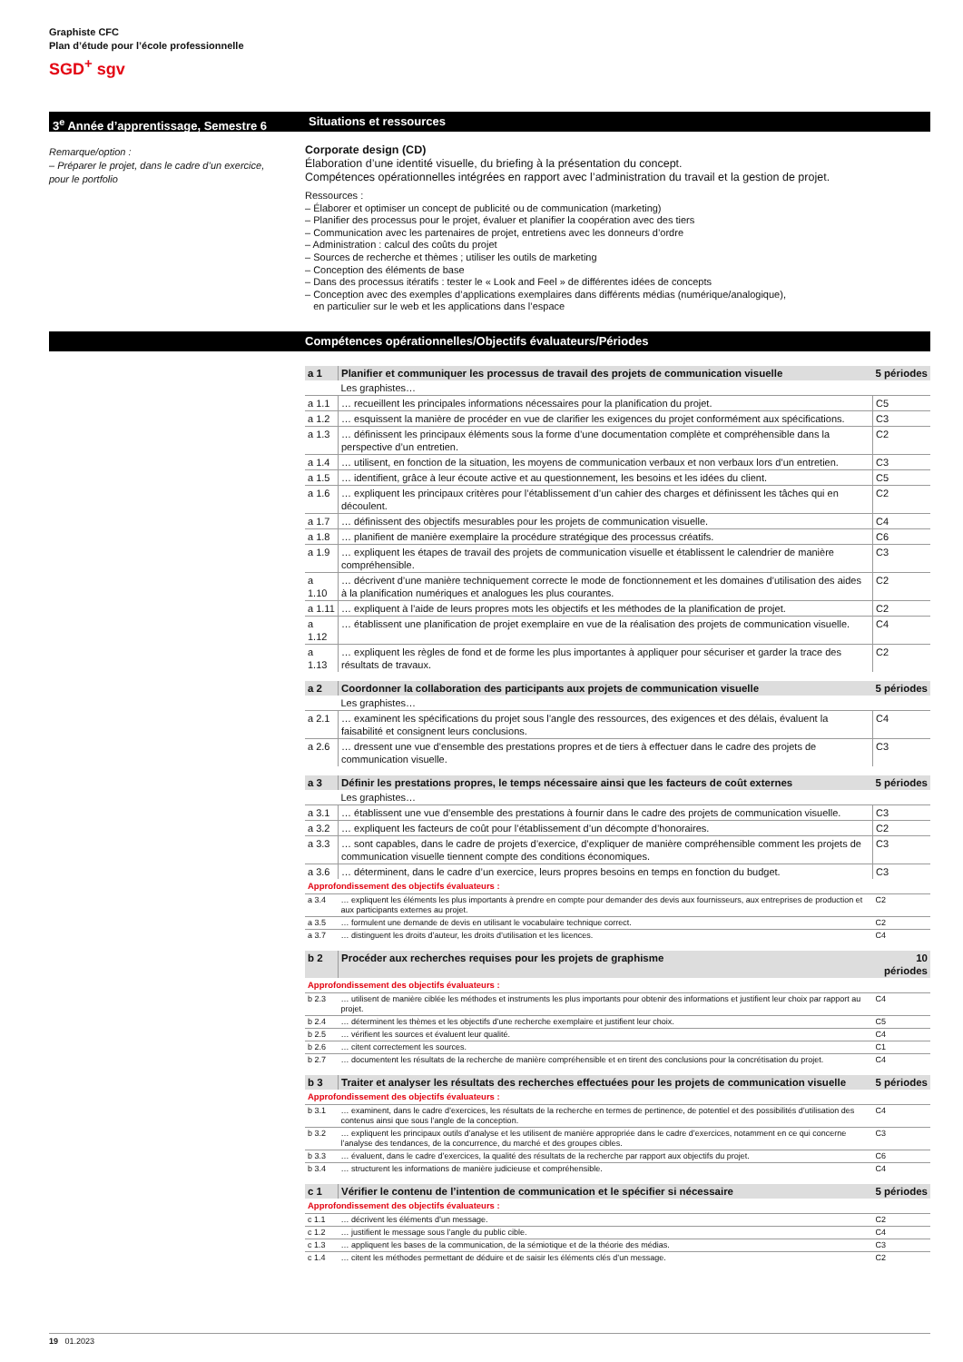Graphiste CFC
Plan d’étude pour l’école professionnelle
SGD<sup>+</sup> sgv
3<sup>e</sup> Année d’apprentissage, Semestre 6 Situations et ressources
Remarque/option :
– Préparer le projet, dans le cadre d’un exercice, pour le portfolio
Corporate design (CD)
Élaboration d’une identité visuelle, du briefing à la présentation du concept.
Compétences opérationnelles intégrées en rapport avec l’administration du travail et la gestion de projet.
Ressources :
– Élaborer et optimiser un concept de publicité ou de communication (marketing)
– Planifier des processus pour le projet, évaluer et planifier la coopération avec des tiers
– Communication avec les partenaires de projet, entretiens avec les donneurs d’ordre
– Administration : calcul des coûts du projet
– Sources de recherche et thèmes ; utiliser les outils de marketing
– Conception des éléments de base
– Dans des processus itératifs : tester le « Look and Feel » de différentes idées de concepts
– Conception avec des exemples d’applications exemplaires dans différents médias (numérique/analogique),
en particulier sur le web et les applications dans l’espace
Compétences opérationnelles/Objectifs évaluateurs/Périodes
| a 1 | Planifier et communiquer les processus de travail des projets de communication visuelle | 5 périodes |
| | Les graphistes… | |
| a 1.1 | … recueillent les principales informations nécessaires pour la planification du projet. | C5 |
| a 1.2 | … esquissent la manière de procéder en vue de clarifier les exigences du projet conformément aux spécifications. | C3 |
| a 1.3 | … définissent les principaux éléments sous la forme d’une documentation complète et compréhensible dans la perspective d’un entretien. | C2 |
| a 1.4 | … utilisent, en fonction de la situation, les moyens de communication verbaux et non verbaux lors d’un entretien. | C3 |
| a 1.5 | … identifient, grâce à leur écoute active et au questionnement, les besoins et les idées du client. | C5 |
| a 1.6 | … expliquent les principaux critères pour l’établissement d’un cahier des charges et définissent les tâches qui en découlent. | C2 |
| a 1.7 | … définissent des objectifs mesurables pour les projets de communication visuelle. | C4 |
| a 1.8 | … planifient de manière exemplaire la procédure stratégique des processus créatifs. | C6 |
| a 1.9 | … expliquent les étapes de travail des projets de communication visuelle et établissent le calendrier de manière compréhensible. | C3 |
| a 1.10 | … décrivent d’une manière techniquement correcte le mode de fonctionnement et les domaines d’utilisation des aides à la planification numériques et analogues les plus courantes. | C2 |
| a 1.11 | … expliquent à l’aide de leurs propres mots les objectifs et les méthodes de la planification de projet. | C2 |
| a 1.12 | … établissent une planification de projet exemplaire en vue de la réalisation des projets de communication visuelle. | C4 |
| a 1.13 | … expliquent les règles de fond et de forme les plus importantes à appliquer pour sécuriser et garder la trace des résultats de travaux. | C2 |
| a 2 | Coordonner la collaboration des participants aux projets de communication visuelle | 5 périodes |
| | Les graphistes… | |
| a 2.1 | … examinent les spécifications du projet sous l’angle des ressources, des exigences et des délais, évaluent la faisabilité et consignent leurs conclusions. | C4 |
| a 2.6 | … dressent une vue d’ensemble des prestations propres et de tiers à effectuer dans le cadre des projets de communication visuelle. | C3 |
| a 3 | Définir les prestations propres, le temps nécessaire ainsi que les facteurs de coût externes | 5 périodes |
| | Les graphistes… | |
| a 3.1 | … établissent une vue d’ensemble des prestations à fournir dans le cadre des projets de communication visuelle. | C3 |
| a 3.2 | … expliquent les facteurs de coût pour l’établissement d’un décompte d’honoraires. | C2 |
| a 3.3 | … sont capables, dans le cadre de projets d’exercice, d’expliquer de manière compréhensible comment les projets de communication visuelle tiennent compte des conditions économiques. | C3 |
| a 3.6 | … déterminent, dans le cadre d’un exercice, leurs propres besoins en temps en fonction du budget. | C3 |
| Approfondissement des objectifs évaluateurs : | | |
| a 3.4 | … expliquent les éléments les plus importants à prendre en compte pour demander des devis aux fournisseurs, aux entreprises de production et aux participants externes au projet. | C2 |
| a 3.5 | … formulent une demande de devis en utilisant le vocabulaire technique correct. | C2 |
| a 3.7 | … distinguent les droits d’auteur, les droits d’utilisation et les licences. | C4 |
| b 2 | Procéder aux recherches requises pour les projets de graphisme | 10 périodes |
| Approfondissement des objectifs évaluateurs : | | |
| b 2.3 | … utilisent de manière ciblée les méthodes et instruments les plus importants pour obtenir des informations et justifient leur choix par rapport au projet. | C4 |
| b 2.4 | … déterminent les thèmes et les objectifs d’une recherche exemplaire et justifient leur choix. | C5 |
| b 2.5 | … vérifient les sources et évaluent leur qualité. | C4 |
| b 2.6 | … citent correctement les sources. | C1 |
| b 2.7 | … documentent les résultats de la recherche de manière compréhensible et en tirent des conclusions pour la concrétisation du projet. | C4 |
| b 3 | Traiter et analyser les résultats des recherches effectuées pour les projets de communication visuelle | 5 périodes |
| Approfondissement des objectifs évaluateurs : | | |
| b 3.1 | … examinent, dans le cadre d’exercices, les résultats de la recherche en termes de pertinence, de potentiel et des possibilités d’utilisation des contenus ainsi que sous l’angle de la conception. | C4 |
| b 3.2 | … expliquent les principaux outils d’analyse et les utilisent de manière appropriée dans le cadre d’exercices, notamment en ce qui concerne l’analyse des tendances, de la concurrence, du marché et des groupes cibles. | C3 |
| b 3.3 | … évaluent, dans le cadre d’exercices, la qualité des résultats de la recherche par rapport aux objectifs du projet. | C6 |
| b 3.4 | … structurent les informations de manière judicieuse et compréhensible. | C4 |
| c 1 | Vérifier le contenu de l’intention de communication et le spécifier si nécessaire | 5 périodes |
| Approfondissement des objectifs évaluateurs : | | |
| c 1.1 | … décrivent les éléments d’un message. | C2 |
| c 1.2 | … justifient le message sous l’angle du public cible. | C4 |
| c 1.3 | … appliquent les bases de la communication, de la sémiotique et de la théorie des médias. | C3 |
| c 1.4 | … citent les méthodes permettant de déduire et de saisir les éléments clés d’un message. | C2 |
19 01.2023